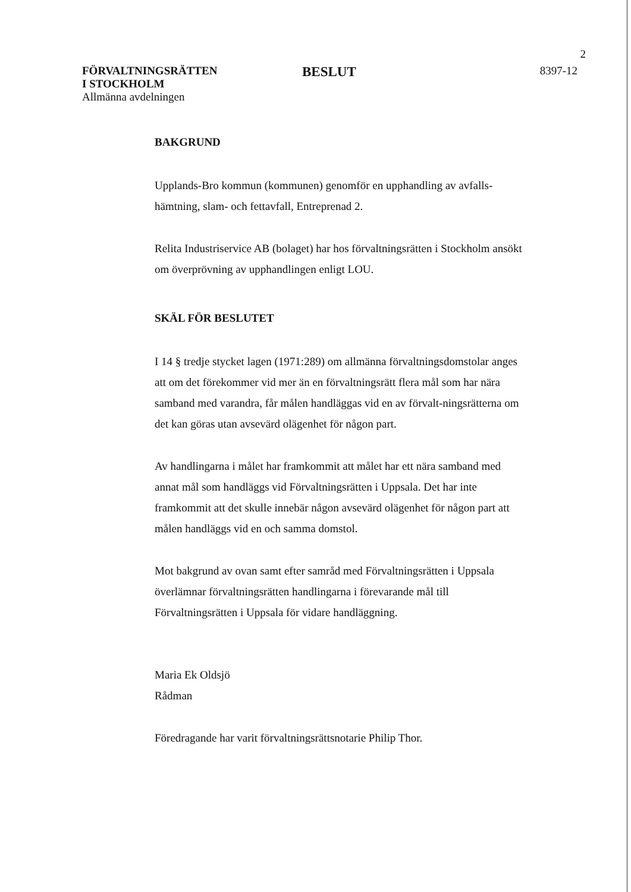2
FÖRVALTNINGSRÄTTEN
I STOCKHOLM
Allmänna avdelningen
BESLUT
8397-12
BAKGRUND
Upplands-Bro kommun (kommunen) genomför en upphandling av avfalls-hämtning, slam- och fettavfall, Entreprenad 2.
Relita Industriservice AB (bolaget) har hos förvaltningsrätten i Stockholm ansökt om överprövning av upphandlingen enligt LOU.
SKÄL FÖR BESLUTET
I 14 § tredje stycket lagen (1971:289) om allmänna förvaltningsdomstolar anges att om det förekommer vid mer än en förvaltningsrätt flera mål som har nära samband med varandra, får målen handläggas vid en av förvalt-ningsrätterna om det kan göras utan avsevärd olägenhet för någon part.
Av handlingarna i målet har framkommit att målet har ett nära samband med annat mål som handläggs vid Förvaltningsrätten i Uppsala. Det har inte framkommit att det skulle innebär någon avsevärd olägenhet för någon part att målen handläggs vid en och samma domstol.
Mot bakgrund av ovan samt efter samråd med Förvaltningsrätten i Uppsala överlämnar förvaltningsrätten handlingarna i förevarande mål till Förvaltningsrätten i Uppsala för vidare handläggning.
Maria Ek Oldsjö
Rådman
Föredragande har varit förvaltningsrättsnotarie Philip Thor.